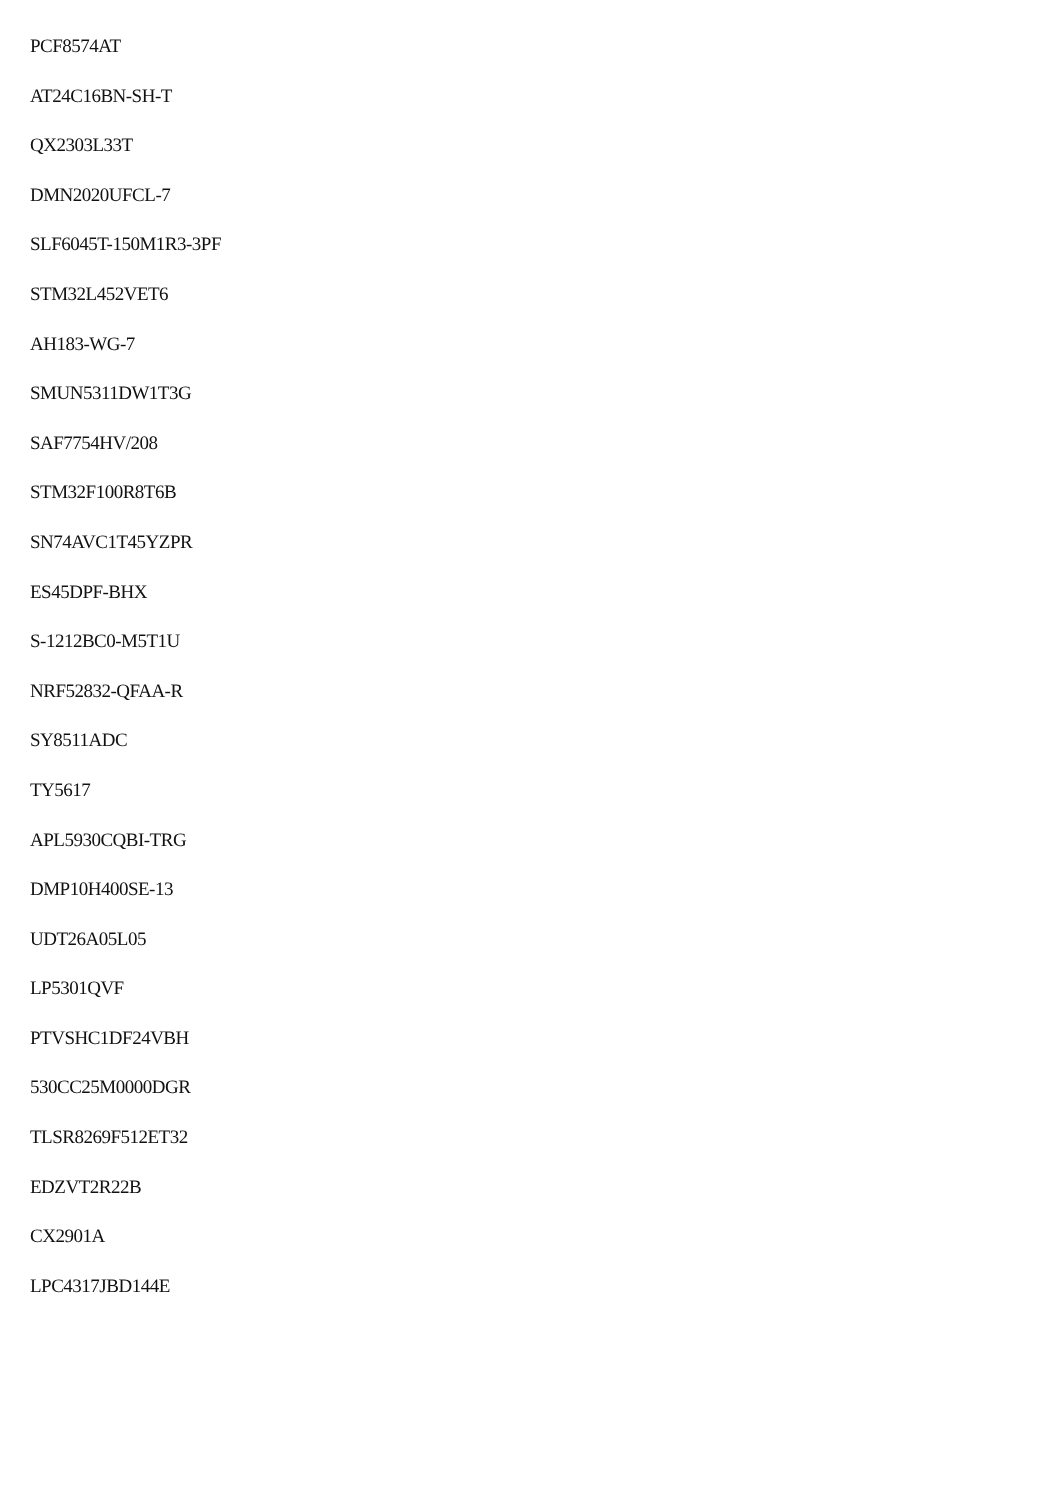PCF8574AT
AT24C16BN-SH-T
QX2303L33T
DMN2020UFCL-7
SLF6045T-150M1R3-3PF
STM32L452VET6
AH183-WG-7
SMUN5311DW1T3G
SAF7754HV/208
STM32F100R8T6B
SN74AVC1T45YZPR
ES45DPF-BHX
S-1212BC0-M5T1U
NRF52832-QFAA-R
SY8511ADC
TY5617
APL5930CQBI-TRG
DMP10H400SE-13
UDT26A05L05
LP5301QVF
PTVSHC1DF24VBH
530CC25M0000DGR
TLSR8269F512ET32
EDZVT2R22B
CX2901A
LPC4317JBD144E